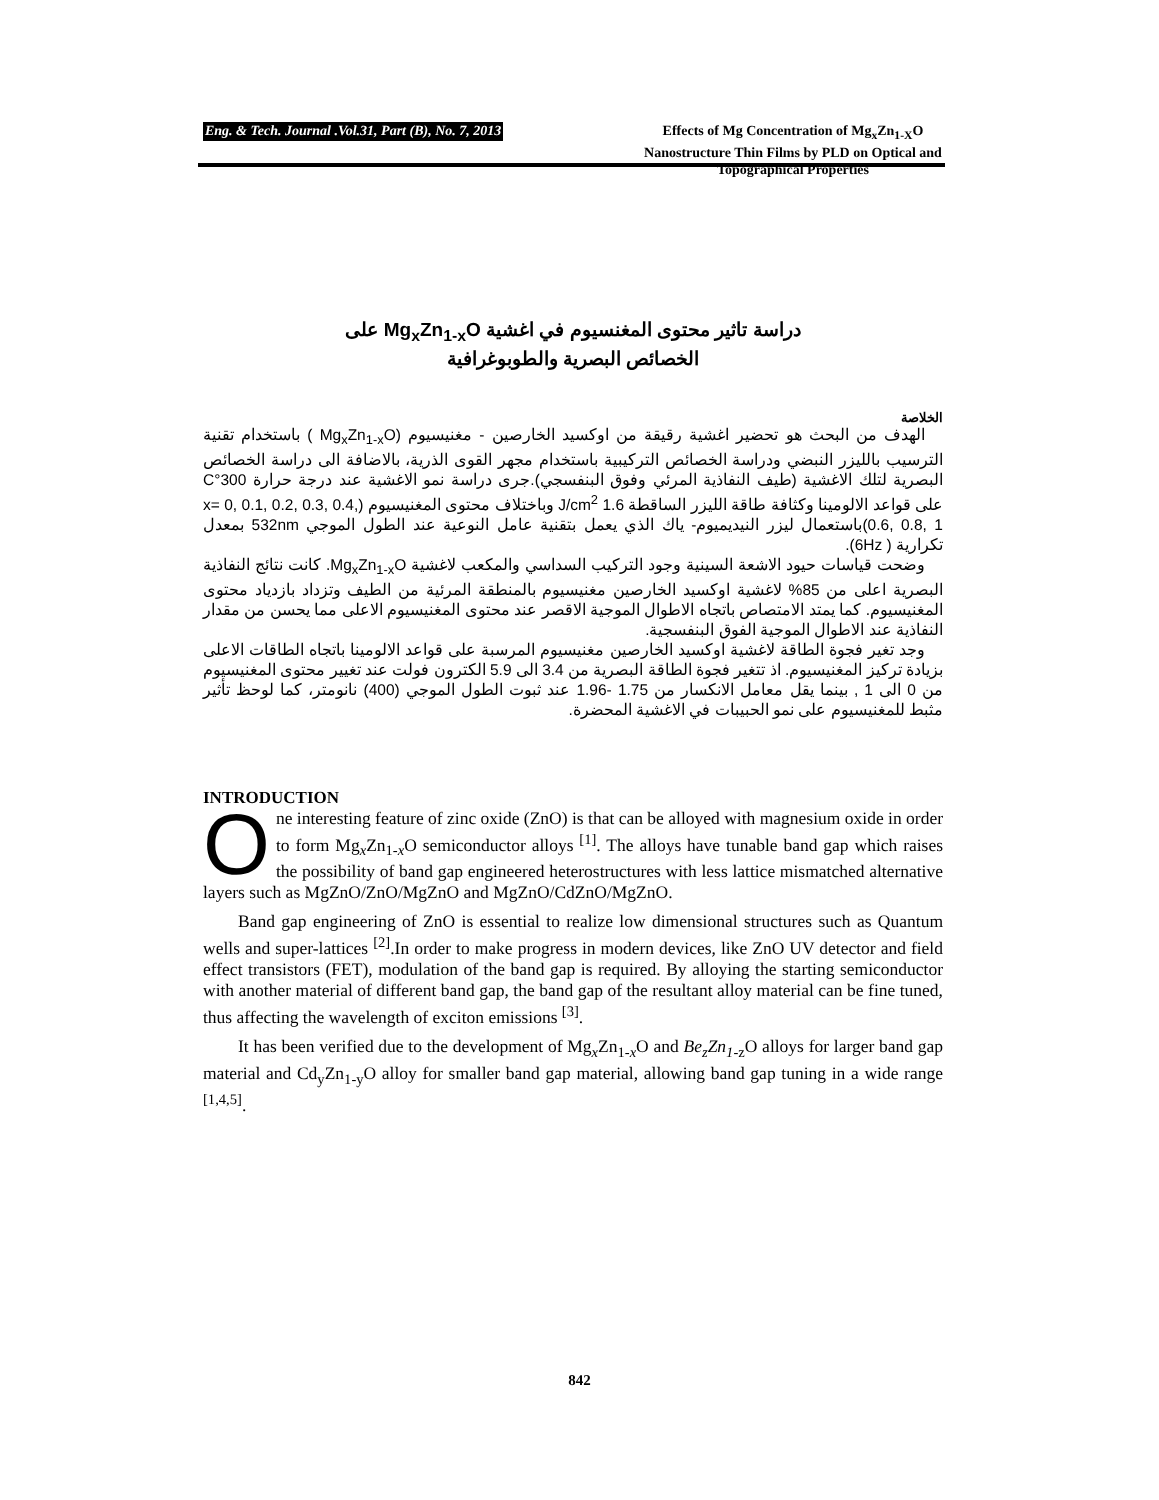Eng. & Tech. Journal .Vol.31, Part (B), No. 7, 2013
Effects of Mg Concentration of Mg<sub>x</sub>Zn<sub>1-X</sub>O Nanostructure Thin Films by PLD on Optical and Topographical Properties
دراسة تاثير محتوى المغنسيوم في اغشية Mg<sub>x</sub>Zn<sub>1-x</sub>O على
الخصائص البصرية والطوبوغرافية
الخلاصة
الهدف من البحث هو تحضير اغشية رقيقة من اوكسيد الخارصين - مغنيسيوم (Mg<sub>x</sub>Zn<sub>1-x</sub>O ) باستخدام تقنية الترسيب بالليزر النبضي ودراسة الخصائص التركيبية باستخدام مجهر القوى الذرية، بالاضافة الى دراسة الخصائص البصرية لتلك الاغشية (طيف النفاذية المرئي وفوق البنفسجي).جرى دراسة نمو الاغشية عند درجة حرارة 300°C على قواعد الالومينا وكثافة طاقة الليزر الساقطة 1.6 J/cm<sup>2</sup> وباختلاف محتوى المغنيسيوم (x= 0, 0.1, 0.2, 0.3, 0.4, 0.6, 0.8, 1)باستعمال ليزر النيديميوم- ياك الذي يعمل بتقنية عامل النوعية عند الطول الموجي 532nm بمعدل تكرارية ( 6Hz).
وضحت قياسات حيود الاشعة السينية وجود التركيب السداسي والمكعب لاغشية Mg<sub>x</sub>Zn<sub>1-x</sub>O. كانت نتائج النفاذية البصرية اعلى من 85% لاغشية اوكسيد الخارصين مغنيسيوم بالمنطقة المرئية من الطيف وتزداد بازدياد محتوى المغنيسيوم. كما يمتد الامتصاص باتجاه الاطوال الموجية الاقصر عند محتوى المغنيسيوم الاعلى مما يحسن من مقدار النفاذية عند الاطوال الموجية الفوق البنفسجية.
وجد تغير فجوة الطاقة لاغشية اوكسيد الخارصين مغنيسيوم المرسبة على قواعد الالومينا باتجاه الطاقات الاعلى بزيادة تركيز المغنيسيوم. اذ تتغير فجوة الطاقة البصرية من 3.4 الى 5.9 الكترون فولت عند تغيير محتوى المغنيسيوم من 0 الى 1 , بينما يقل معامل الانكسار من 1.75 -1.96 عند ثبوت الطول الموجي (400) نانومتر، كما لوحظ تأثير مثبط للمغنيسيوم على نمو الحبيبات في الاغشية المحضرة.
INTRODUCTION
One interesting feature of zinc oxide (ZnO) is that can be alloyed with magnesium oxide in order to form Mg<sub>x</sub>Zn<sub>1-x</sub>O semiconductor alloys <sup>[1]</sup>. The alloys have tunable band gap which raises the possibility of band gap engineered heterostructures with less lattice mismatched alternative layers such as MgZnO/ZnO/MgZnO and MgZnO/CdZnO/MgZnO.
Band gap engineering of ZnO is essential to realize low dimensional structures such as Quantum wells and super-lattices <sup>[2]</sup>.In order to make progress in modern devices, like ZnO UV detector and field effect transistors (FET), modulation of the band gap is required. By alloying the starting semiconductor with another material of different band gap, the band gap of the resultant alloy material can be fine tuned, thus affecting the wavelength of exciton emissions <sup>[3]</sup>.
It has been verified due to the development of Mg<sub>x</sub>Zn<sub>1-x</sub>O and Be<sub>z</sub>Zn<sub>1-</sub><sub>z</sub>O alloys for larger band gap material and Cd<sub>y</sub>Zn<sub>1-y</sub>O alloy for smaller band gap material, allowing band gap tuning in a wide range <sup>[1,4,5]</sup>.
842